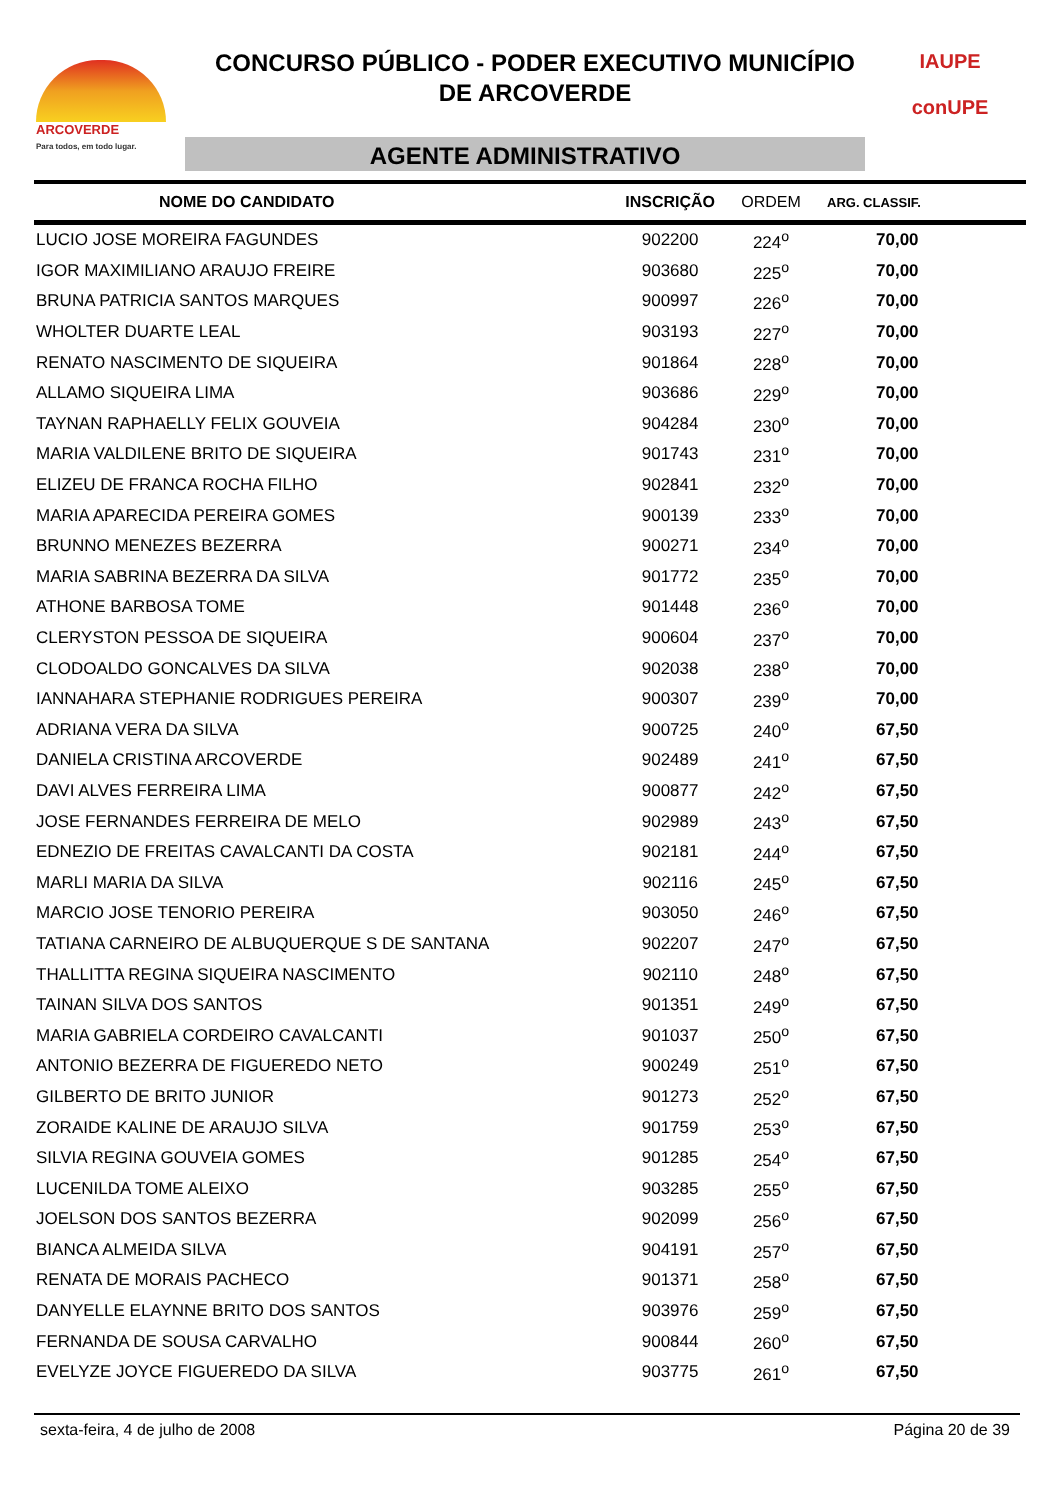ARCOVERDE
Para todos, em todo lugar.
CONCURSO PÚBLICO - PODER EXECUTIVO MUNICÍPIO
DE ARCOVERDE
AGENTE ADMINISTRATIVO
IAUPE
conUPE
| NOME DO CANDIDATO | INSCRIÇÃO | ORDEM | ARG. CLASSIF. |
| --- | --- | --- | --- |
| LUCIO JOSE MOREIRA FAGUNDES | 902200 | 224<sup>o</sup> | 70,00 |
| IGOR MAXIMILIANO ARAUJO FREIRE | 903680 | 225<sup>o</sup> | 70,00 |
| BRUNA PATRICIA SANTOS MARQUES | 900997 | 226<sup>o</sup> | 70,00 |
| WHOLTER DUARTE LEAL | 903193 | 227<sup>o</sup> | 70,00 |
| RENATO NASCIMENTO DE SIQUEIRA | 901864 | 228<sup>o</sup> | 70,00 |
| ALLAMO SIQUEIRA LIMA | 903686 | 229<sup>o</sup> | 70,00 |
| TAYNAN RAPHAELLY FELIX GOUVEIA | 904284 | 230<sup>o</sup> | 70,00 |
| MARIA VALDILENE BRITO DE SIQUEIRA | 901743 | 231<sup>o</sup> | 70,00 |
| ELIZEU DE FRANCA ROCHA FILHO | 902841 | 232<sup>o</sup> | 70,00 |
| MARIA APARECIDA PEREIRA GOMES | 900139 | 233<sup>o</sup> | 70,00 |
| BRUNNO MENEZES BEZERRA | 900271 | 234<sup>o</sup> | 70,00 |
| MARIA SABRINA BEZERRA DA SILVA | 901772 | 235<sup>o</sup> | 70,00 |
| ATHONE BARBOSA TOME | 901448 | 236<sup>o</sup> | 70,00 |
| CLERYSTON PESSOA DE SIQUEIRA | 900604 | 237<sup>o</sup> | 70,00 |
| CLODOALDO GONCALVES DA SILVA | 902038 | 238<sup>o</sup> | 70,00 |
| IANNAHARA STEPHANIE RODRIGUES PEREIRA | 900307 | 239<sup>o</sup> | 70,00 |
| ADRIANA VERA DA SILVA | 900725 | 240<sup>o</sup> | 67,50 |
| DANIELA CRISTINA ARCOVERDE | 902489 | 241<sup>o</sup> | 67,50 |
| DAVI ALVES FERREIRA LIMA | 900877 | 242<sup>o</sup> | 67,50 |
| JOSE FERNANDES FERREIRA DE MELO | 902989 | 243<sup>o</sup> | 67,50 |
| EDNEZIO DE FREITAS CAVALCANTI DA COSTA | 902181 | 244<sup>o</sup> | 67,50 |
| MARLI MARIA DA SILVA | 902116 | 245<sup>o</sup> | 67,50 |
| MARCIO JOSE TENORIO PEREIRA | 903050 | 246<sup>o</sup> | 67,50 |
| TATIANA CARNEIRO DE ALBUQUERQUE S DE SANTANA | 902207 | 247<sup>o</sup> | 67,50 |
| THALLITTA REGINA SIQUEIRA NASCIMENTO | 902110 | 248<sup>o</sup> | 67,50 |
| TAINAN SILVA DOS SANTOS | 901351 | 249<sup>o</sup> | 67,50 |
| MARIA GABRIELA CORDEIRO CAVALCANTI | 901037 | 250<sup>o</sup> | 67,50 |
| ANTONIO BEZERRA DE FIGUEREDO NETO | 900249 | 251<sup>o</sup> | 67,50 |
| GILBERTO DE BRITO JUNIOR | 901273 | 252<sup>o</sup> | 67,50 |
| ZORAIDE KALINE DE ARAUJO SILVA | 901759 | 253<sup>o</sup> | 67,50 |
| SILVIA REGINA GOUVEIA GOMES | 901285 | 254<sup>o</sup> | 67,50 |
| LUCENILDA TOME ALEIXO | 903285 | 255<sup>o</sup> | 67,50 |
| JOELSON DOS SANTOS BEZERRA | 902099 | 256<sup>o</sup> | 67,50 |
| BIANCA ALMEIDA SILVA | 904191 | 257<sup>o</sup> | 67,50 |
| RENATA DE MORAIS PACHECO | 901371 | 258<sup>o</sup> | 67,50 |
| DANYELLE ELAYNNE BRITO DOS SANTOS | 903976 | 259<sup>o</sup> | 67,50 |
| FERNANDA DE SOUSA CARVALHO | 900844 | 260<sup>o</sup> | 67,50 |
| EVELYZE JOYCE FIGUEREDO DA SILVA | 903775 | 261<sup>o</sup> | 67,50 |
sexta-feira, 4 de julho de 2008 Página 20 de 39